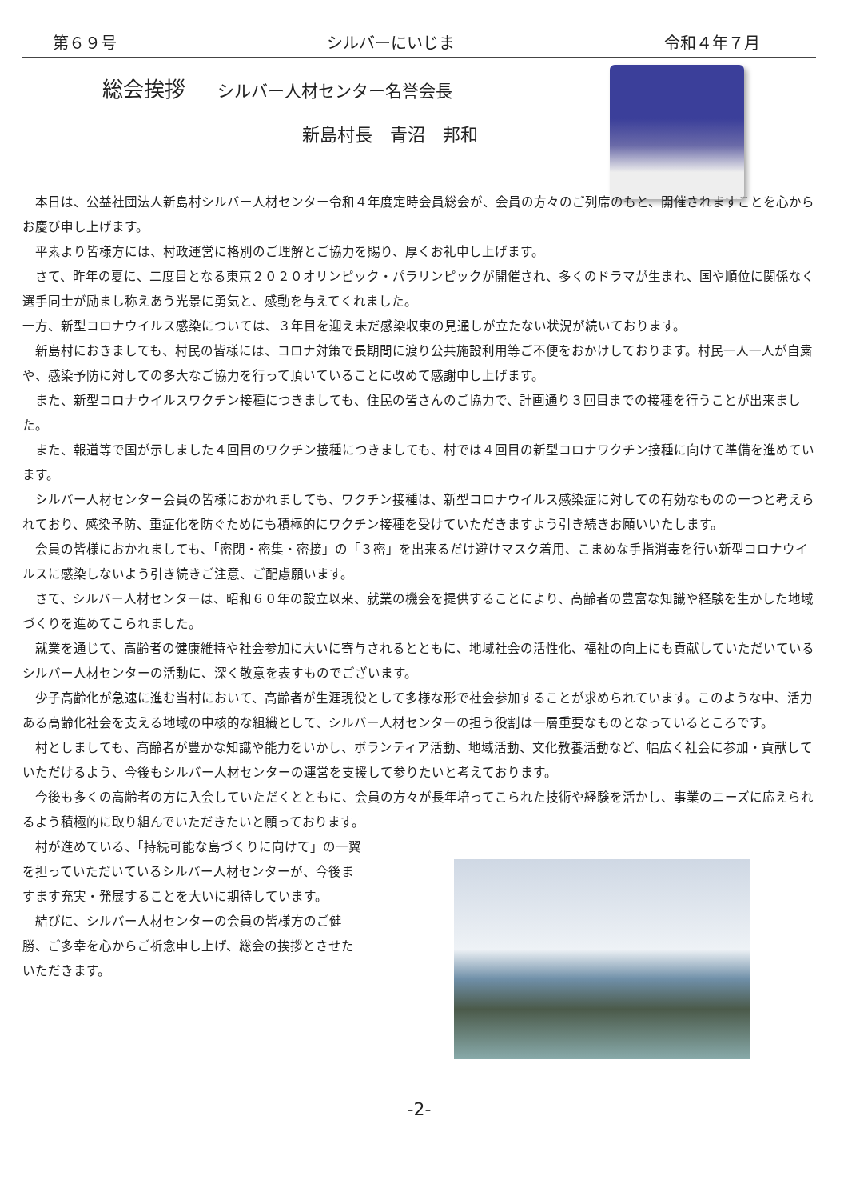第６９号 シルバーにいじま 令和４年７月
総会挨拶 シルバー人材センター名誉会長
新島村長　青沼　邦和
本日は、公益社団法人新島村シルバー人材センター令和４年度定時会員総会が、会員の方々のご列席のもと、開催されますことを心からお慶び申し上げます。
平素より皆様方には、村政運営に格別のご理解とご協力を賜り、厚くお礼申し上げます。
さて、昨年の夏に、二度目となる東京２０２０オリンピック・パラリンピックが開催され、多くのドラマが生まれ、国や順位に関係なく選手同士が励まし称えあう光景に勇気と、感動を与えてくれました。
一方、新型コロナウイルス感染については、３年目を迎え未だ感染収束の見通しが立たない状況が続いております。
新島村におきましても、村民の皆様には、コロナ対策で長期間に渡り公共施設利用等ご不便をおかけしております。村民一人一人が自粛や、感染予防に対しての多大なご協力を行って頂いていることに改めて感謝申し上げます。
また、新型コロナウイルスワクチン接種につきましても、住民の皆さんのご協力で、計画通り３回目までの接種を行うことが出来ました。
また、報道等で国が示しました４回目のワクチン接種につきましても、村では４回目の新型コロナワクチン接種に向けて準備を進めています。
シルバー人材センター会員の皆様におかれましても、ワクチン接種は、新型コロナウイルス感染症に対しての有効なものの一つと考えられており、感染予防、重症化を防ぐためにも積極的にワクチン接種を受けていただきますよう引き続きお願いいたします。
会員の皆様におかれましても、「密閉・密集・密接」の「３密」を出来るだけ避けマスク着用、こまめな手指消毒を行い新型コロナウイルスに感染しないよう引き続きご注意、ご配慮願います。
さて、シルバー人材センターは、昭和６０年の設立以来、就業の機会を提供することにより、高齢者の豊富な知識や経験を生かした地域づくりを進めてこられました。
就業を通じて、高齢者の健康維持や社会参加に大いに寄与されるとともに、地域社会の活性化、福祉の向上にも貢献していただいているシルバー人材センターの活動に、深く敬意を表すものでございます。
少子高齢化が急速に進む当村において、高齢者が生涯現役として多様な形で社会参加することが求められています。このような中、活力ある高齢化社会を支える地域の中核的な組織として、シルバー人材センターの担う役割は一層重要なものとなっているところです。
村としましても、高齢者が豊かな知識や能力をいかし、ボランティア活動、地域活動、文化教養活動など、幅広く社会に参加・貢献していただけるよう、今後もシルバー人材センターの運営を支援して参りたいと考えております。
今後も多くの高齢者の方に入会していただくとともに、会員の方々が長年培ってこられた技術や経験を活かし、事業のニーズに応えられるよう積極的に取り組んでいただきたいと願っております。
村が進めている、「持続可能な島づくりに向けて」の一翼を担っていただいているシルバー人材センターが、今後ますます充実・発展することを大いに期待しています。
結びに、シルバー人材センターの会員の皆様方のご健勝、ご多幸を心からご祈念申し上げ、総会の挨拶とさせたいただきます。
-2-